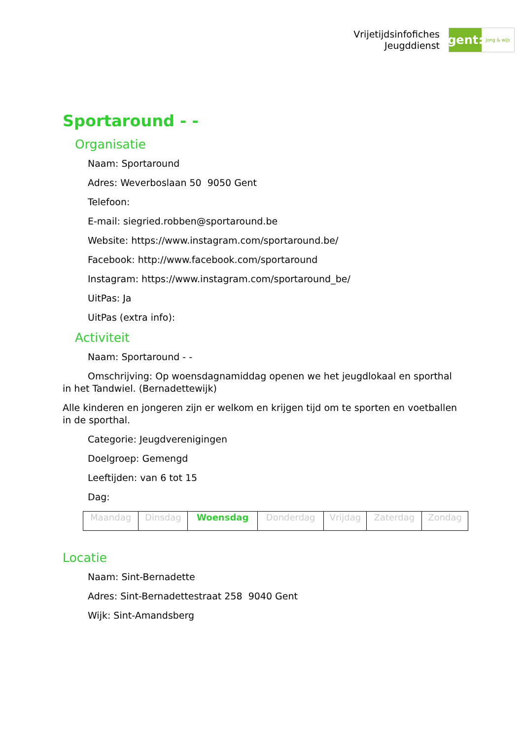Vrijetijdsinfofiches
Jeugddienst
gent:
jong & wijs
Sportaround - -
Organisatie
Naam: Sportaround
Adres: Weverboslaan 50 9050 Gent
Telefoon:
E-mail: siegried.robben@sportaround.be
Website: https://www.instagram.com/sportaround.be/
Facebook: http://www.facebook.com/sportaround
Instagram: https://www.instagram.com/sportaround_be/
UitPas: Ja
UitPas (extra info):
Activiteit
Naam: Sportaround - -
Omschrijving: Op woensdagnamiddag openen we het jeugdlokaal en sporthal in het Tandwiel. (Bernadettewijk)
Alle kinderen en jongeren zijn er welkom en krijgen tijd om te sporten en voetballen in de sporthal.
Categorie: Jeugdverenigingen
Doelgroep: Gemengd
Leeftijden: van 6 tot 15
Dag:
| Maandag | Dinsdag | Woensdag | Donderdag | Vrijdag | Zaterdag | Zondag |
Locatie
Naam: Sint-Bernadette
Adres: Sint-Bernadettestraat 258 9040 Gent
Wijk: Sint-Amandsberg